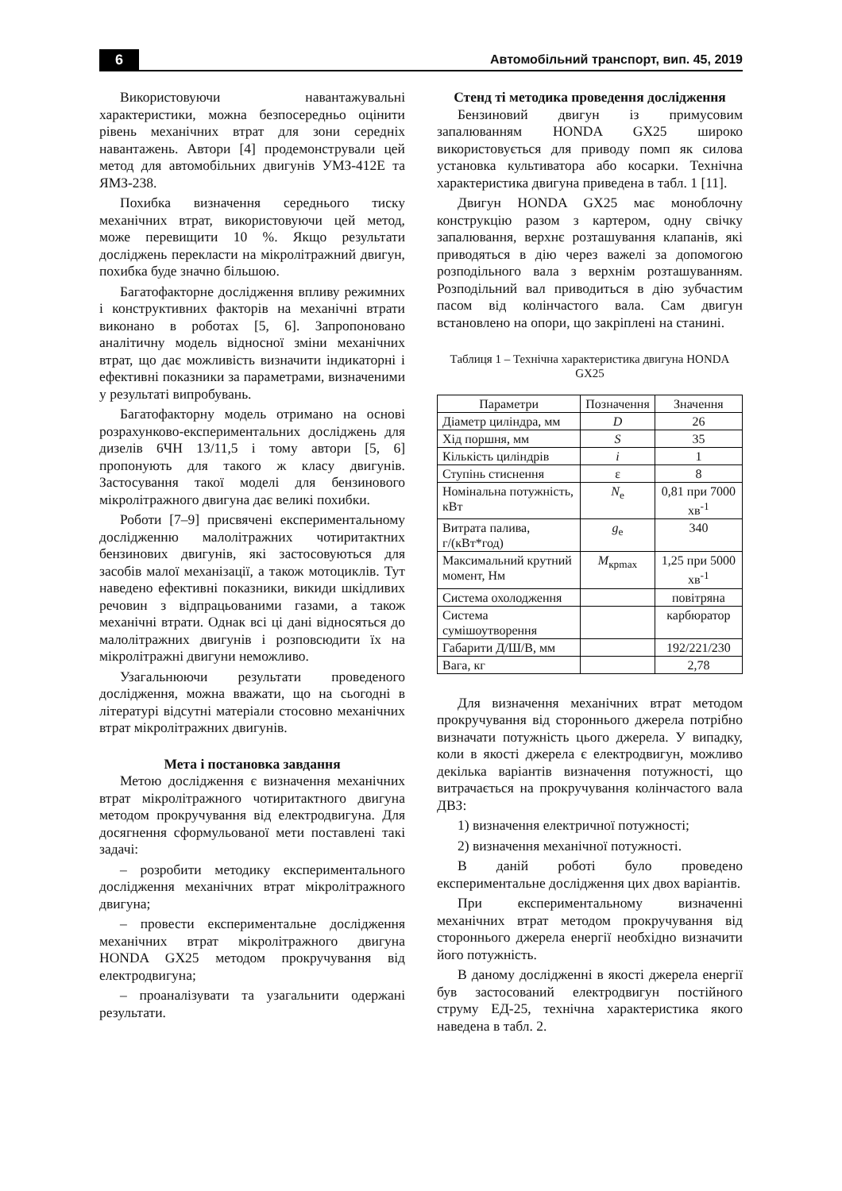6 Автомобільний транспорт, вип. 45, 2019
Використовуючи навантажувальні характеристики, можна безпосередньо оцінити рівень механічних втрат для зони середніх навантажень. Автори [4] продемонстрували цей метод для автомобільних двигунів УМЗ-412Е та ЯМЗ-238.
Похибка визначення середнього тиску механічних втрат, використовуючи цей метод, може перевищити 10 %. Якщо результати досліджень перекласти на мікролітражний двигун, похибка буде значно більшою.
Багатофакторне дослідження впливу режимних і конструктивних факторів на механічні втрати виконано в роботах [5, 6]. Запропоновано аналітичну модель відносної зміни механічних втрат, що дає можливість визначити індикаторні і ефективні показники за параметрами, визначеними у результаті випробувань.
Багатофакторну модель отримано на основі розрахунково-експериментальних досліджень для дизелів 6ЧН 13/11,5 і тому автори [5, 6] пропонують для такого ж класу двигунів. Застосування такої моделі для бензинового мікролітражного двигуна дає великі похибки.
Роботи [7–9] присвячені експериментальному дослідженню малолітражних чотиритактних бензинових двигунів, які застосовуються для засобів малої механізації, а також мотоциклів. Тут наведено ефективні показники, викиди шкідливих речовин з відпрацьованими газами, а також механічні втрати. Однак всі ці дані відносяться до малолітражних двигунів і розповсюдити їх на мікролітражні двигуни неможливо.
Узагальнюючи результати проведеного дослідження, можна вважати, що на сьогодні в літературі відсутні матеріали стосовно механічних втрат мікролітражних двигунів.
Мета і постановка завдання
Метою дослідження є визначення механічних втрат мікролітражного чотиритактного двигуна методом прокручування від електродвигуна. Для досягнення сформульованої мети поставлені такі задачі:
– розробити методику експериментального дослідження механічних втрат мікролітражного двигуна;
– провести експериментальне дослідження механічних втрат мікролітражного двигуна HONDA GX25 методом прокручування від електродвигуна;
– проаналізувати та узагальнити одержані результати.
Стенд ті методика проведення дослідження
Бензиновий двигун із примусовим запалюванням HONDA GX25 широко використовується для приводу помп як силова установка культиватора або косарки. Технічна характеристика двигуна приведена в табл. 1 [11].
Двигун HONDA GX25 має моноблочну конструкцію разом з картером, одну свічку запалювання, верхнє розташування клапанів, які приводяться в дію через важелі за допомогою розподільного вала з верхнім розташуванням. Розподільний вал приводиться в дію зубчастим пасом від колінчастого вала. Сам двигун встановлено на опори, що закріплені на станині.
Таблиця 1 – Технічна характеристика двигуна HONDA GX25
| Параметри | Позначення | Значення |
| --- | --- | --- |
| Діаметр циліндра, мм | D | 26 |
| Хід поршня, мм | S | 35 |
| Кількість циліндрів | i | 1 |
| Ступінь стиснення | ε | 8 |
| Номінальна потужність, кВт | N<sub>e</sub> | 0,81 при 7000 хв<sup>-1</sup> |
| Витрата палива, г/(кВт*год) | g<sub>e</sub> | 340 |
| Максимальний крутний момент, Нм | M<sub>крmax</sub> | 1,25 при 5000 хв<sup>-1</sup> |
| Система охолодження | | повітряна |
| Система сумішоутворення | | карбюратор |
| Габарити Д/Ш/В, мм | | 192/221/230 |
| Вага, кг | | 2,78 |
Для визначення механічних втрат методом прокручування від стороннього джерела потрібно визначати потужність цього джерела. У випадку, коли в якості джерела є електродвигун, можливо декілька варіантів визначення потужності, що витрачається на прокручування колінчастого вала ДВЗ:
1) визначення електричної потужності;
2) визначення механічної потужності.
В даній роботі було проведено експериментальне дослідження цих двох варіантів.
При експериментальному визначенні механічних втрат методом прокручування від стороннього джерела енергії необхідно визначити його потужність.
В даному дослідженні в якості джерела енергії був застосований електродвигун постійного струму ЕД-25, технічна характеристика якого наведена в табл. 2.